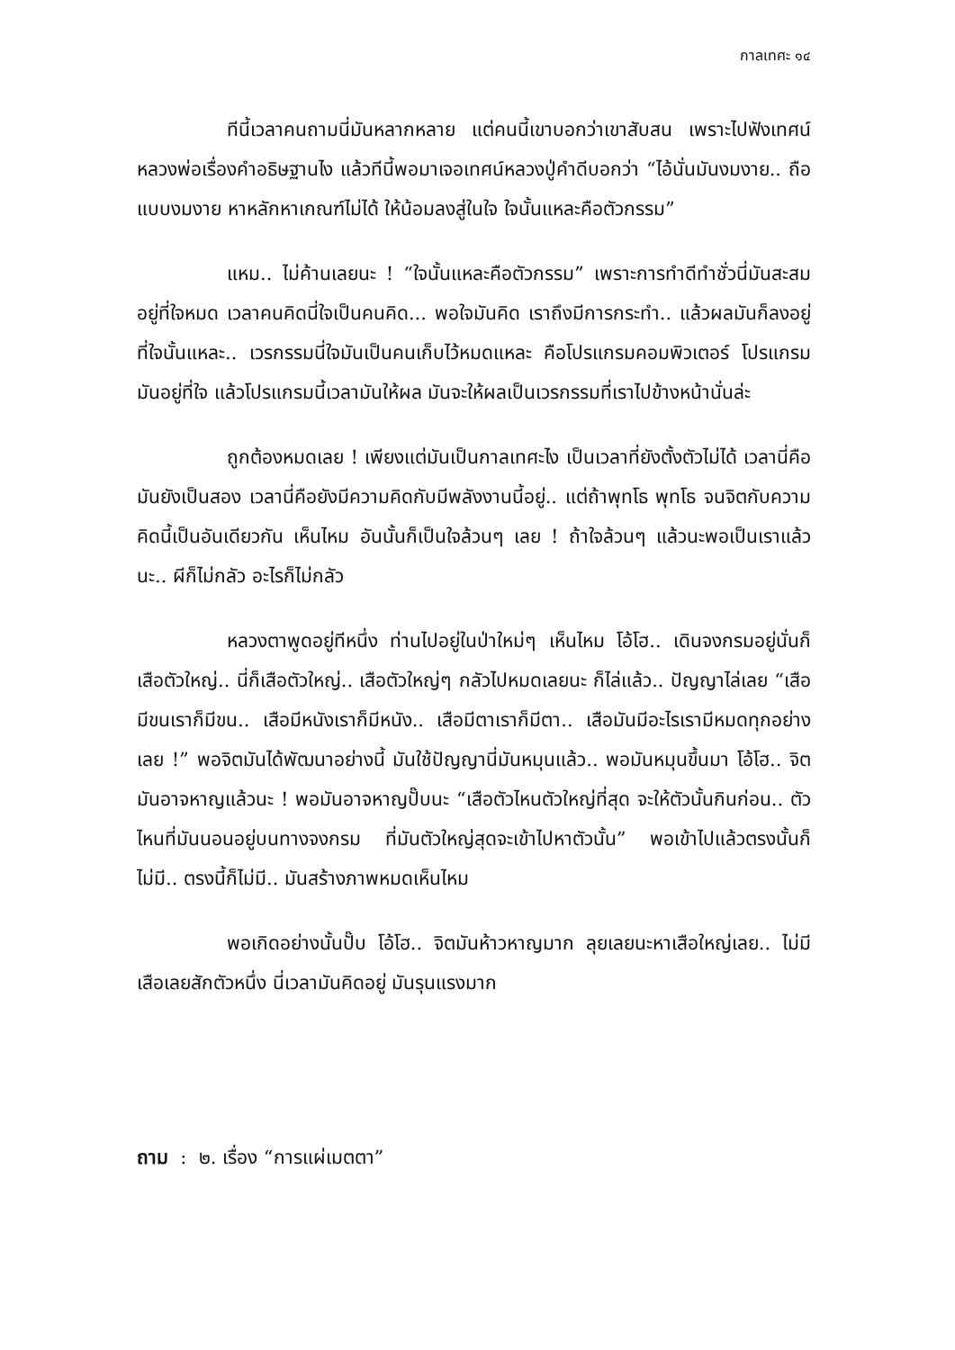กาลเทศะ ๑๔
ทีนี้เวลาคนถามนี่มันหลากหลาย แต่คนนี้เขาบอกว่าเขาสับสน เพราะไปฟังเทศน์หลวงพ่อเรื่องคำอธิษฐานไง แล้วทีนี้พอมาเจอเทศน์หลวงปู่คำดีบอกว่า “ไอ้นั่นมันงมงาย.. ถือแบบงมงาย หาหลักหาเกณฑ์ไม่ได้ ให้น้อมลงสู่ในใจ ใจนั้นแหละคือตัวกรรม”
แหม.. ไม่ค้านเลยนะ ! “ใจนั้นแหละคือตัวกรรม” เพราะการทำดีทำชั่วนี่มันสะสมอยู่ที่ใจหมด เวลาคนคิดนี่ใจเป็นคนคิด... พอใจมันคิด เราถึงมีการกระทำ.. แล้วผลมันก็ลงอยู่ที่ใจนั้นแหละ.. เวรกรรมนี่ใจมันเป็นคนเก็บไว้หมดแหละ คือโปรแกรมคอมพิวเตอร์ โปรแกรมมันอยู่ที่ใจ แล้วโปรแกรมนี้เวลามันให้ผล มันจะให้ผลเป็นเวรกรรมที่เราไปข้างหน้านั่นล่ะ
ถูกต้องหมดเลย ! เพียงแต่มันเป็นกาลเทศะไง เป็นเวลาที่ยังตั้งตัวไม่ได้ เวลานี่คือมันยังเป็นสอง เวลานี่คือยังมีความคิดกับมีพลังงานนี้อยู่.. แต่ถ้าพุทโธ พุทโธ จนจิตกับความคิดนี้เป็นอันเดียวกัน เห็นไหม อันนั้นก็เป็นใจล้วนๆ เลย ! ถ้าใจล้วนๆ แล้วนะพอเป็นเราแล้วนะ.. ผีก็ไม่กลัว อะไรก็ไม่กลัว
หลวงตาพูดอยู่ทีหนึ่ง ท่านไปอยู่ในป่าใหม่ๆ เห็นไหม โอ้โฮ.. เดินจงกรมอยู่นั่นก็เสือตัวใหญ่.. นี่ก็เสือตัวใหญ่.. เสือตัวใหญ่ๆ กลัวไปหมดเลยนะ ก็ไล่แล้ว.. ปัญญาไล่เลย “เสือมีขนเราก็มีขน.. เสือมีหนังเราก็มีหนัง.. เสือมีตาเราก็มีตา.. เสือมันมีอะไรเรามีหมดทุกอย่างเลย !” พอจิตมันได้พัฒนาอย่างนี้ มันใช้ปัญญานี่มันหมุนแล้ว.. พอมันหมุนขึ้นมา โอ้โฮ.. จิตมันอาจหาญแล้วนะ ! พอมันอาจหาญปั๊บนะ “เสือตัวไหนตัวใหญ่ที่สุด จะให้ตัวนั้นกินก่อน.. ตัวไหนที่มันนอนอยู่บนทางจงกรม ที่มันตัวใหญ่สุดจะเข้าไปหาตัวนั้น” พอเข้าไปแล้วตรงนั้นก็ไม่มี.. ตรงนี้ก็ไม่มี.. มันสร้างภาพหมดเห็นไหม
พอเกิดอย่างนั้นปั๊บ โอ้โฮ.. จิตมันห้าวหาญมาก ลุยเลยนะหาเสือใหญ่เลย.. ไม่มีเสือเลยสักตัวหนึ่ง นี่เวลามันคิดอยู่ มันรุนแรงมาก
ถาม : ๒. เรื่อง “การแผ่เมตตา”